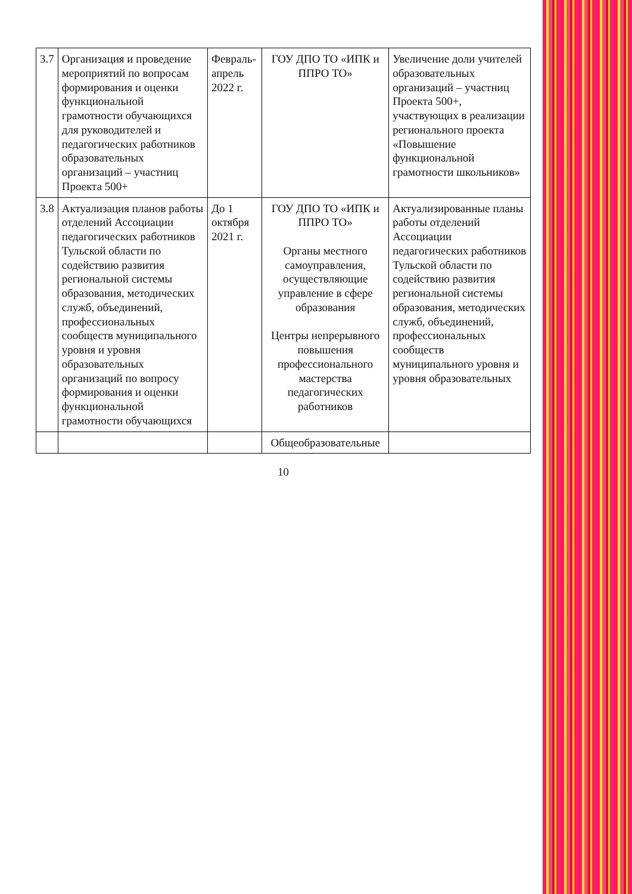| 3.7 | Организация и проведение мероприятий по вопросам формирования и оценки функциональной грамотности обучающихся для руководителей и педагогических работников образовательных организаций – участниц Проекта 500+ | Февраль-апрель 2022 г. | ГОУ ДПО ТО «ИПК и ППРО ТО» | Увеличение доли учителей образовательных организаций – участниц Проекта 500+, участвующих в реализации регионального проекта «Повышение функциональной грамотности школьников» |
| 3.8 | Актуализация планов работы отделений Ассоциации педагогических работников Тульской области по содействию развития региональной системы образования, методических служб, объединений, профессиональных сообществ муниципального уровня и уровня образовательных организаций по вопросу формирования и оценки функциональной грамотности обучающихся | До 1 октября 2021 г. | ГОУ ДПО ТО «ИПК и ППРО ТО» Органы местного самоуправления, осуществляющие управление в сфере образования Центры непрерывного повышения профессионального мастерства педагогических работников | Актуализированные планы работы отделений Ассоциации педагогических работников Тульской области по содействию развития региональной системы образования, методических служб, объединений, профессиональных сообществ муниципального уровня и уровня образовательных |
| | | | Общеобразовательные | |
10